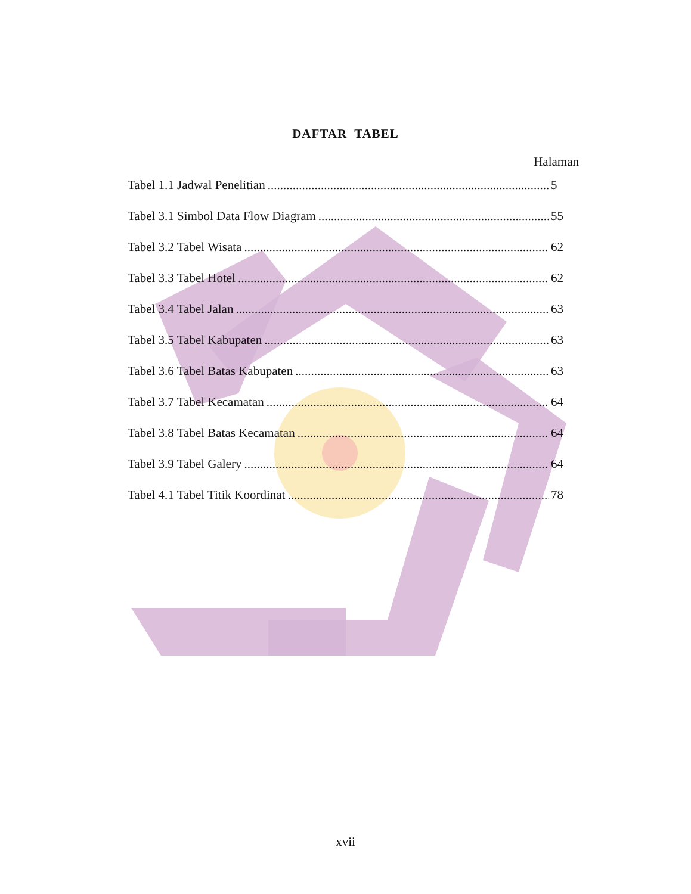DAFTAR TABEL
Halaman
Tabel 1.1 Jadwal Penelitian 5
Tabel 3.1 Simbol Data Flow Diagram 55
Tabel 3.2 Tabel Wisata 62
Tabel 3.3 Tabel Hotel 62
Tabel 3.4 Tabel Jalan 63
Tabel 3.5 Tabel Kabupaten 63
Tabel 3.6 Tabel Batas Kabupaten 63
Tabel 3.7 Tabel Kecamatan 64
Tabel 3.8 Tabel Batas Kecamatan 64
Tabel 3.9 Tabel Galery 64
Tabel 4.1 Tabel Titik Koordinat 78
xvii